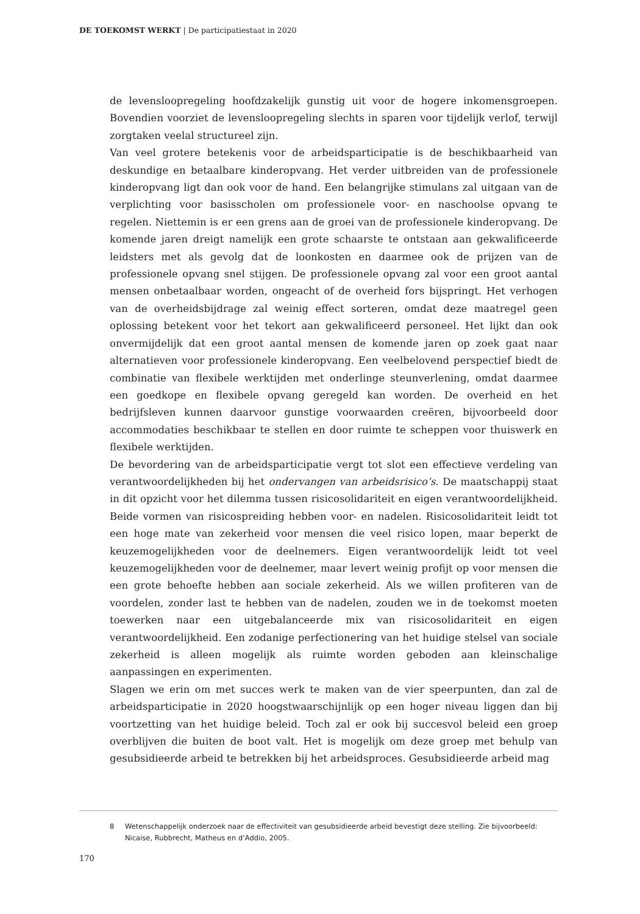DE TOEKOMST WERKT | De participatiestaat in 2020
de levensloopregeling hoofdzakelijk gunstig uit voor de hogere inkomensgroepen. Bovendien voorziet de levensloopregeling slechts in sparen voor tijdelijk verlof, terwijl zorgtaken veelal structureel zijn.
Van veel grotere betekenis voor de arbeidsparticipatie is de beschikbaarheid van deskundige en betaalbare kinderopvang. Het verder uitbreiden van de professionele kinderopvang ligt dan ook voor de hand. Een belangrijke stimulans zal uitgaan van de verplichting voor basisscholen om professionele voor- en naschoolse opvang te regelen. Niettemin is er een grens aan de groei van de professionele kinderopvang. De komende jaren dreigt namelijk een grote schaarste te ontstaan aan gekwalificeerde leidsters met als gevolg dat de loonkosten en daarmee ook de prijzen van de professionele opvang snel stijgen. De professionele opvang zal voor een groot aantal mensen onbetaalbaar worden, ongeacht of de overheid fors bijspringt. Het verhogen van de overheidsbijdrage zal weinig effect sorteren, omdat deze maatregel geen oplossing betekent voor het tekort aan gekwalificeerd personeel. Het lijkt dan ook onvermijdelijk dat een groot aantal mensen de komende jaren op zoek gaat naar alternatieven voor professionele kinderopvang. Een veelbelovend perspectief biedt de combinatie van flexibele werktijden met onderlinge steunverlening, omdat daarmee een goedkope en flexibele opvang geregeld kan worden. De overheid en het bedrijfsleven kunnen daarvoor gunstige voorwaarden creëren, bijvoorbeeld door accommodaties beschikbaar te stellen en door ruimte te scheppen voor thuiswerk en flexibele werktijden.
De bevordering van de arbeidsparticipatie vergt tot slot een effectieve verdeling van verantwoordelijkheden bij het ondervangen van arbeidsrisico’s. De maatschappij staat in dit opzicht voor het dilemma tussen risicosolidariteit en eigen verantwoordelijkheid. Beide vormen van risicospreiding hebben voor- en nadelen. Risicosolidariteit leidt tot een hoge mate van zekerheid voor mensen die veel risico lopen, maar beperkt de keuzemogelijkheden voor de deelnemers. Eigen verantwoordelijk leidt tot veel keuzemogelijkheden voor de deelnemer, maar levert weinig profijt op voor mensen die een grote behoefte hebben aan sociale zekerheid. Als we willen profiteren van de voordelen, zonder last te hebben van de nadelen, zouden we in de toekomst moeten toewerken naar een uitgebalanceerde mix van risicosolidariteit en eigen verantwoordelijkheid. Een zodanige perfectionering van het huidige stelsel van sociale zekerheid is alleen mogelijk als ruimte worden geboden aan kleinschalige aanpassingen en experimenten.
Slagen we erin om met succes werk te maken van de vier speerpunten, dan zal de arbeidsparticipatie in 2020 hoogstwaarschijnlijk op een hoger niveau liggen dan bij voortzetting van het huidige beleid. Toch zal er ook bij succesvol beleid een groep overblijven die buiten de boot valt. Het is mogelijk om deze groep met behulp van gesubsidieerde arbeid te betrekken bij het arbeidsproces. Gesubsidieerde arbeid mag
8 Wetenschappelijk onderzoek naar de effectiviteit van gesubsidieerde arbeid bevestigt deze stelling. Zie bijvoorbeeld: Nicaise, Rubbrecht, Matheus en d’Addio, 2005.
170